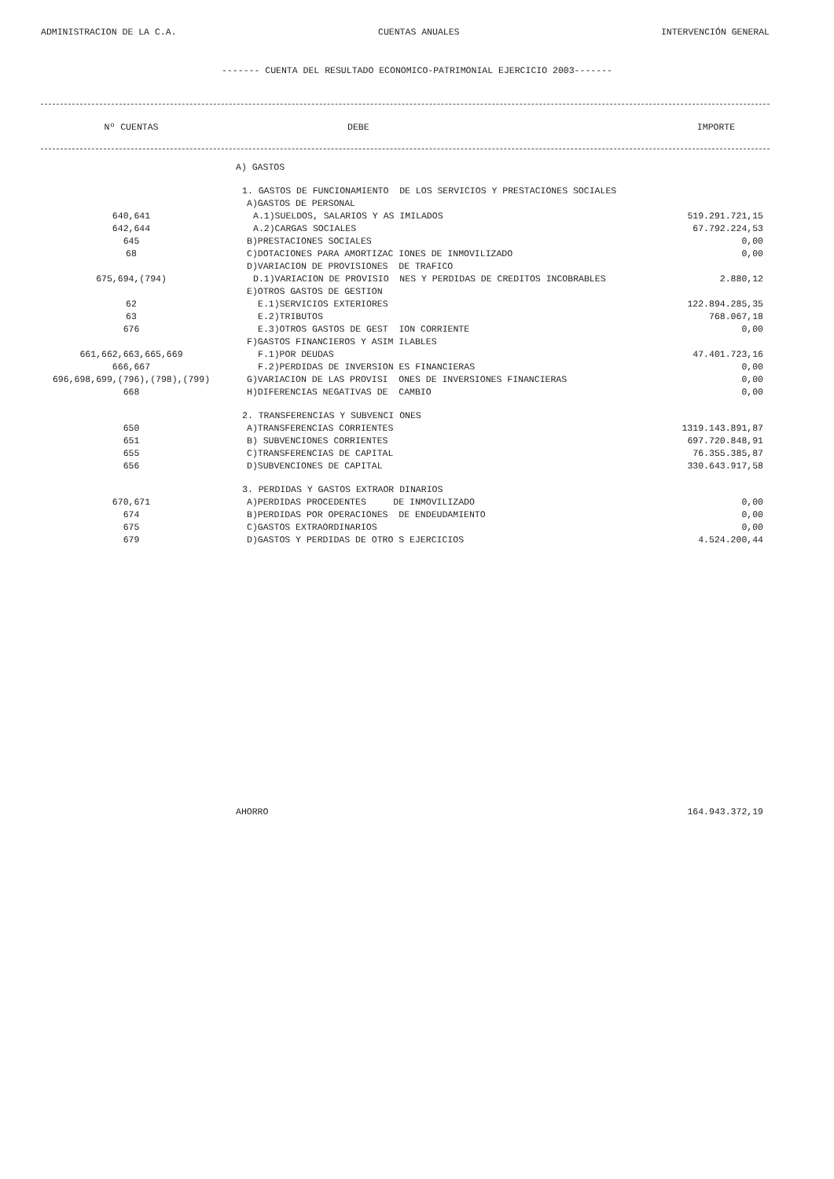ADMINISTRACION DE LA C.A. CUENTAS ANUALES INTERVENCIÓN GENERAL
------- CUENTA DEL RESULTADO ECONOMICO-PATRIMONIAL EJERCICIO 2003-------
| Nº CUENTAS | DEBE | IMPORTE |
| --- | --- | --- |
| | A) GASTOS | |
| | 1. GASTOS DE FUNCIONAMIENTO DE LOS SERVICIOS Y PRESTACIONES SOCIALES | |
| | A)GASTOS DE PERSONAL | |
| 640,641 | A.1)SUELDOS, SALARIOS Y AS IMILADOS | 519.291.721,15 |
| 642,644 | A.2)CARGAS SOCIALES | 67.792.224,53 |
| 645 | B)PRESTACIONES SOCIALES | 0,00 |
| 68 | C)DOTACIONES PARA AMORTIZAC IONES DE INMOVILIZADO | 0,00 |
| | D)VARIACION DE PROVISIONES DE TRAFICO | |
| 675,694,(794) | D.1)VARIACION DE PROVISIO NES Y PERDIDAS DE CREDITOS INCOBRABLES | 2.880,12 |
| | E)OTROS GASTOS DE GESTION | |
| 62 | E.1)SERVICIOS EXTERIORES | 122.894.285,35 |
| 63 | E.2)TRIBUTOS | 768.067,18 |
| 676 | E.3)OTROS GASTOS DE GEST ION CORRIENTE | 0,00 |
| | F)GASTOS FINANCIEROS Y ASIM ILABLES | |
| 661,662,663,665,669 | F.1)POR DEUDAS | 47.401.723,16 |
| 666,667 | F.2)PERDIDAS DE INVERSION ES FINANCIERAS | 0,00 |
| 696,698,699,(796),(798),(799) | G)VARIACION DE LAS PROVISI ONES DE INVERSIONES FINANCIERAS | 0,00 |
| 668 | H)DIFERENCIAS NEGATIVAS DE CAMBIO | 0,00 |
| | 2. TRANSFERENCIAS Y SUBVENCI ONES | |
| 650 | A)TRANSFERENCIAS CORRIENTES | 1319.143.891,87 |
| 651 | B) SUBVENCIONES CORRIENTES | 697.720.848,91 |
| 655 | C)TRANSFERENCIAS DE CAPITAL | 76.355.385,87 |
| 656 | D)SUBVENCIONES DE CAPITAL | 330.643.917,58 |
| | 3. PERDIDAS Y GASTOS EXTRAOR DINARIOS | |
| 670,671 | A)PERDIDAS PROCEDENTES DE INMOVILIZADO | 0,00 |
| 674 | B)PERDIDAS POR OPERACIONES DE ENDEUDAMIENTO | 0,00 |
| 675 | C)GASTOS EXTRAORDINARIOS | 0,00 |
| 679 | D)GASTOS Y PERDIDAS DE OTRO S EJERCICIOS | 4.524.200,44 |
| | AHORRO | 164.943.372,19 |